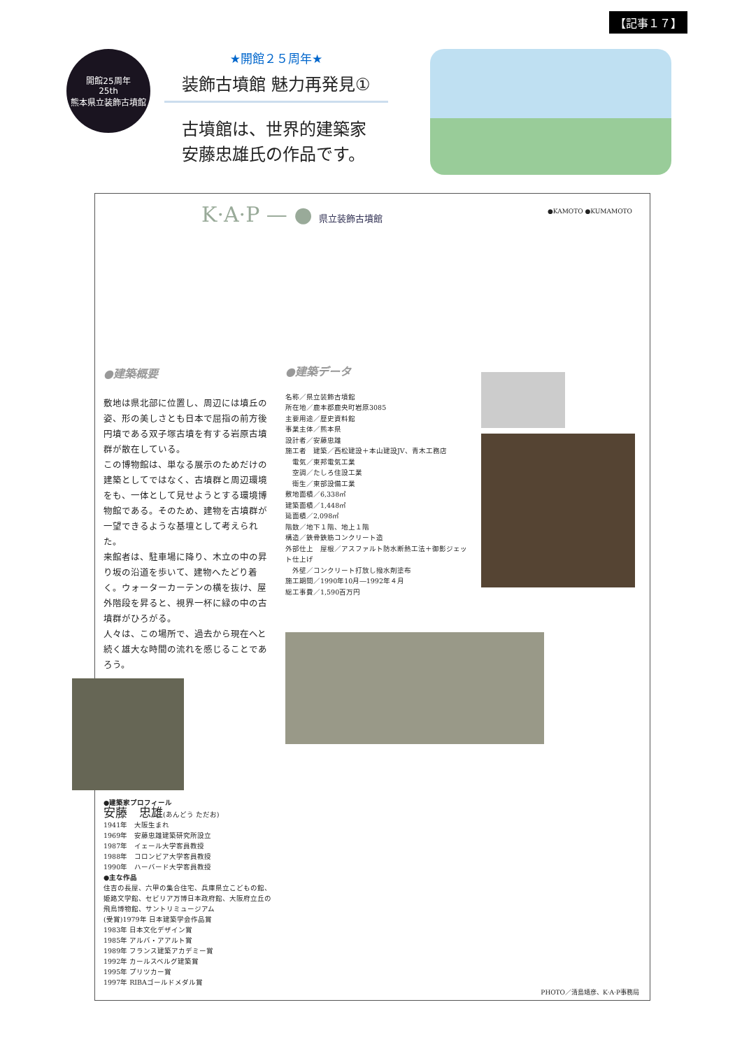【記事１７】
開館25周年
25th
熊本県立装飾古墳館
★開館２５周年★
装飾古墳館 魅力再発見①
古墳館は、世界的建築家
安藤忠雄氏の作品です。
K·A·P — ● 県立装飾古墳館
●KAMOTO ●KUMAMOTO
●建築概要
敷地は県北部に位置し、周辺には墳丘の姿、形の美しさとも日本で屈指の前方後円墳である双子塚古墳を有する岩原古墳群が散在している。
この博物館は、単なる展示のためだけの建築としてではなく、古墳群と周辺環境をも、一体として見せようとする環境博物館である。そのため、建物を古墳群が一望できるような基壇として考えられた。
来館者は、駐車場に降り、木立の中の昇り坂の沿道を歩いて、建物へたどり着く。ウォーターカーテンの横を抜け、屋外階段を昇ると、視界一杯に緑の中の古墳群がひろがる。
人々は、この場所で、過去から現在へと続く雄大な時間の流れを感じることであろう。
●建築家プロフィール
安藤　忠雄(あんどう ただお)
1941年　大阪生まれ
1969年　安藤忠雄建築研究所設立
1987年　イェール大学客員教授
1988年　コロンビア大学客員教授
1990年　ハーバード大学客員教授
●主な作品
住吉の長屋、六甲の集合住宅、兵庫県立こどもの館、姫路文学館、セビリア万博日本政府館、大阪府立丘の飛鳥博物館、サントリミュージアム
(受賞)1979年 日本建築学会作品賞
1983年 日本文化デザイン賞
1985年 アルバ・アアルト賞
1989年 フランス建築アカデミー賞
1992年 カールスベルグ建築賞
1995年 プリツカー賞
1997年 RIBAゴールドメダル賞
●建築データ
名称／県立装飾古墳館
所在地／鹿本郡鹿央町岩原3085
主要用途／歴史資料館
事業主体／熊本県
設計者／安藤忠雄
施工者　建築／西松建設＋本山建設JV、青木工務店
　電気／東邦電気工業
　空調／たしろ住設工業
　衛生／東部設備工業
敷地面積／6,338㎡
建築面積／1,448㎡
延面積／2,098㎡
階数／地下１階、地上１階
構造／鉄骨鉄筋コンクリート造
外部仕上　屋根／アスファルト防水断熱工法＋御影ジェット仕上げ
　外壁／コンクリート打放し撥水剤塗布
施工期間／1990年10月―1992年４月
総工事費／1,590百万円
PHOTO／清島靖彦、K·A·P事務局